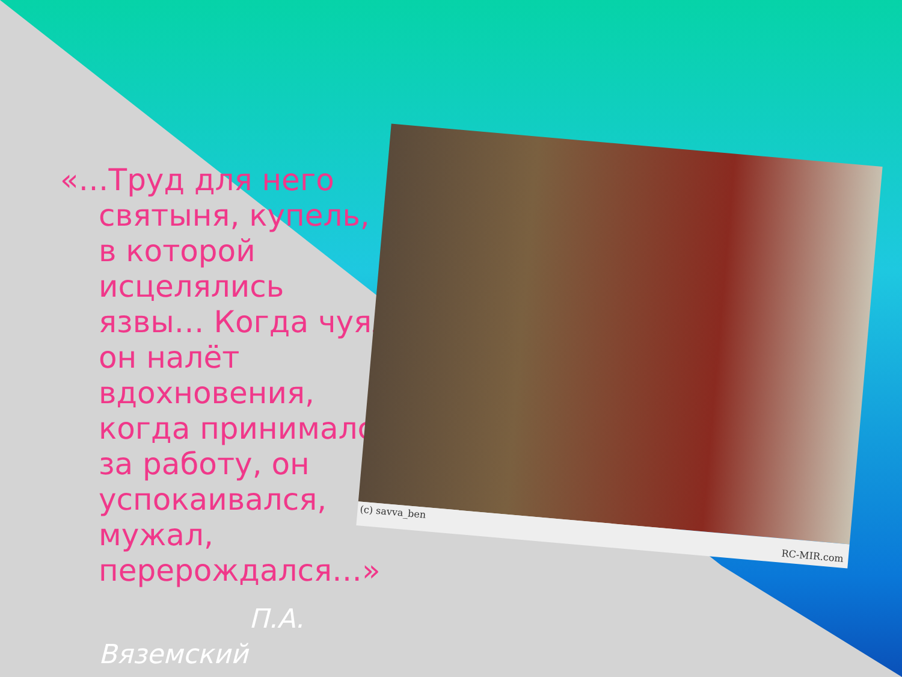«…Труд для него святыня, купель, в которой исцелялись язвы… Когда чуял он налёт вдохновения, когда принимался за работу, он успокаивался, мужал, перерождался…»
П.А.
Вяземский
(c) savva_ben
RC-MIR.com